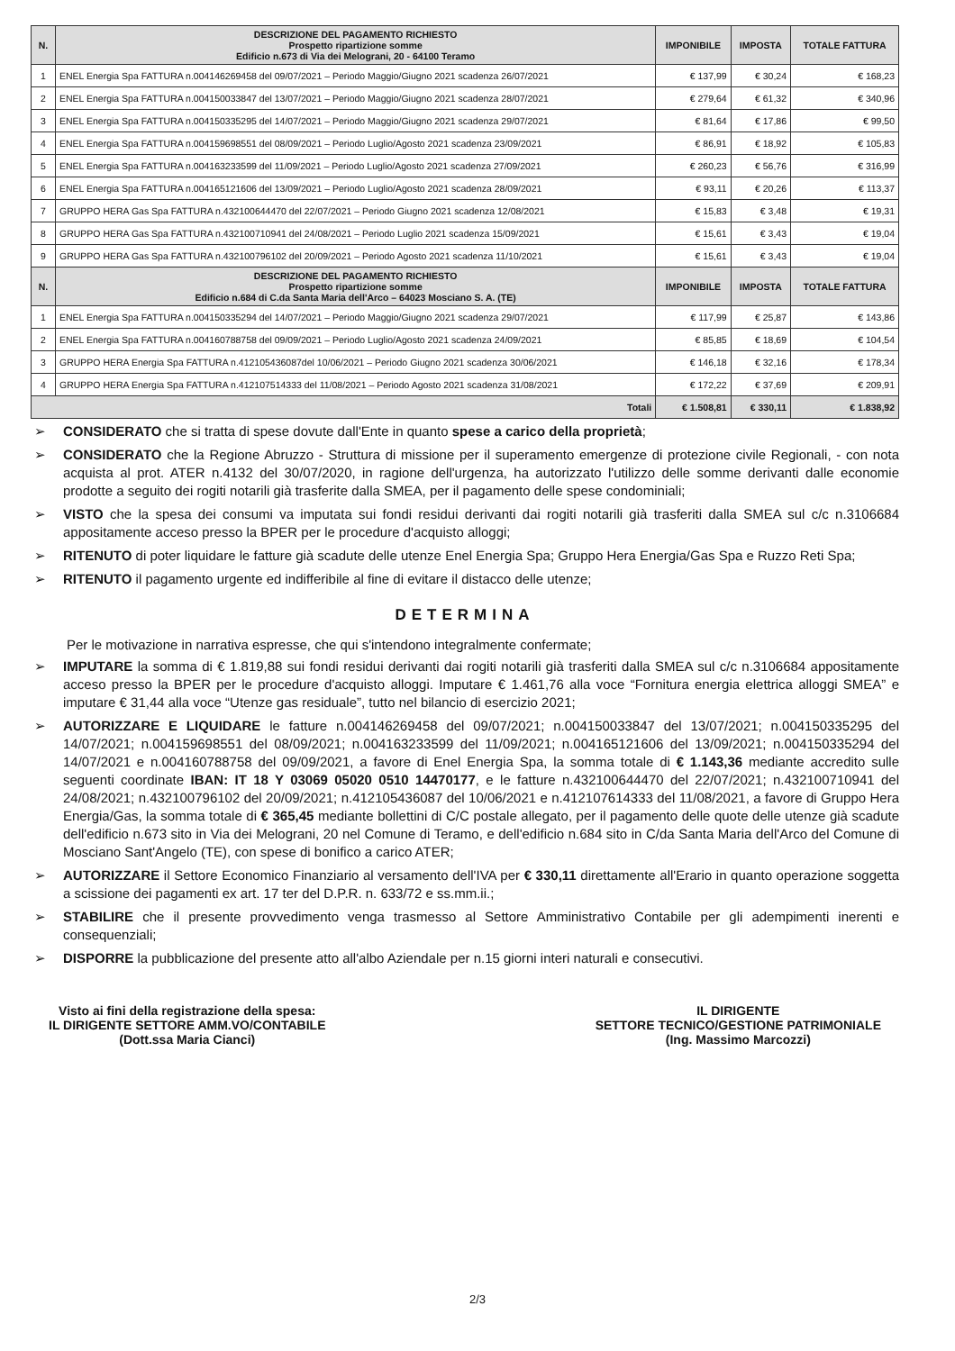| N. | DESCRIZIONE DEL PAGAMENTO RICHIESTO Prospetto ripartizione somme Edificio n.673 di Via dei Melograni, 20 - 64100 Teramo | IMPONIBILE | IMPOSTA | TOTALE FATTURA |
| --- | --- | --- | --- | --- |
| 1 | ENEL Energia Spa FATTURA n.004146269458 del 09/07/2021 – Periodo Maggio/Giugno 2021 scadenza 26/07/2021 | € 137,99 | € 30,24 | € 168,23 |
| 2 | ENEL Energia Spa FATTURA n.004150033847 del 13/07/2021 – Periodo Maggio/Giugno 2021 scadenza 28/07/2021 | € 279,64 | € 61,32 | € 340,96 |
| 3 | ENEL Energia Spa FATTURA n.004150335295 del 14/07/2021 – Periodo Maggio/Giugno 2021 scadenza 29/07/2021 | € 81,64 | € 17,86 | € 99,50 |
| 4 | ENEL Energia Spa FATTURA n.004159698551 del 08/09/2021 – Periodo Luglio/Agosto 2021 scadenza 23/09/2021 | € 86,91 | € 18,92 | € 105,83 |
| 5 | ENEL Energia Spa FATTURA n.004163233599 del 11/09/2021 – Periodo Luglio/Agosto 2021 scadenza 27/09/2021 | € 260,23 | € 56,76 | € 316,99 |
| 6 | ENEL Energia Spa FATTURA n.004165121606 del 13/09/2021 – Periodo Luglio/Agosto 2021 scadenza 28/09/2021 | € 93,11 | € 20,26 | € 113,37 |
| 7 | GRUPPO HERA Gas Spa FATTURA n.432100644470 del 22/07/2021 – Periodo Giugno 2021 scadenza 12/08/2021 | € 15,83 | € 3,48 | € 19,31 |
| 8 | GRUPPO HERA Gas Spa FATTURA n.432100710941 del 24/08/2021 – Periodo Luglio 2021 scadenza 15/09/2021 | € 15,61 | € 3,43 | € 19,04 |
| 9 | GRUPPO HERA Gas Spa FATTURA n.432100796102 del 20/09/2021 – Periodo Agosto 2021 scadenza 11/10/2021 | € 15,61 | € 3,43 | € 19,04 |
| N. | DESCRIZIONE DEL PAGAMENTO RICHIESTO Prospetto ripartizione somme Edificio n.684 di C.da Santa Maria dell'Arco – 64023 Mosciano S. A. (TE) | IMPONIBILE | IMPOSTA | TOTALE FATTURA |
| 1 | ENEL Energia Spa FATTURA n.004150335294 del 14/07/2021 – Periodo Maggio/Giugno 2021 scadenza 29/07/2021 | € 117,99 | € 25,87 | € 143,86 |
| 2 | ENEL Energia Spa FATTURA n.004160788758 del 09/09/2021 – Periodo Luglio/Agosto 2021 scadenza 24/09/2021 | € 85,85 | € 18,69 | € 104,54 |
| 3 | GRUPPO HERA Energia Spa FATTURA n.412105436087del 10/06/2021 – Periodo Giugno 2021 scadenza 30/06/2021 | € 146,18 | € 32,16 | € 178,34 |
| 4 | GRUPPO HERA Energia Spa FATTURA n.412107514333 del 11/08/2021 – Periodo Agosto 2021 scadenza 31/08/2021 | € 172,22 | € 37,69 | € 209,91 |
| Totali | | € 1.508,81 | € 330,11 | € 1.838,92 |
➢ CONSIDERATO che si tratta di spese dovute dall'Ente in quanto spese a carico della proprietà;
➢ CONSIDERATO che la Regione Abruzzo - Struttura di missione per il superamento emergenze di protezione civile Regionali, - con nota acquista al prot. ATER n.4132 del 30/07/2020, in ragione dell'urgenza, ha autorizzato l'utilizzo delle somme derivanti dalle economie prodotte a seguito dei rogiti notarili già trasferite dalla SMEA, per il pagamento delle spese condominiali;
➢ VISTO che la spesa dei consumi va imputata sui fondi residui derivanti dai rogiti notarili già trasferiti dalla SMEA sul c/c n.3106684 appositamente acceso presso la BPER per le procedure d'acquisto alloggi;
➢ RITENUTO di poter liquidare le fatture già scadute delle utenze Enel Energia Spa; Gruppo Hera Energia/Gas Spa e Ruzzo Reti Spa;
➢ RITENUTO il pagamento urgente ed indifferibile al fine di evitare il distacco delle utenze;
DETERMINA
Per le motivazione in narrativa espresse, che qui s'intendono integralmente confermate;
➢ IMPUTARE la somma di € 1.819,88 sui fondi residui derivanti dai rogiti notarili già trasferiti dalla SMEA sul c/c n.3106684 appositamente acceso presso la BPER per le procedure d'acquisto alloggi. Imputare € 1.461,76 alla voce “Fornitura energia elettrica alloggi SMEA” e imputare € 31,44 alla voce “Utenze gas residuale”, tutto nel bilancio di esercizio 2021;
➢ AUTORIZZARE E LIQUIDARE le fatture n.004146269458 del 09/07/2021; n.004150033847 del 13/07/2021; n.004150335295 del 14/07/2021; n.004159698551 del 08/09/2021; n.004163233599 del 11/09/2021; n.004165121606 del 13/09/2021; n.004150335294 del 14/07/2021 e n.004160788758 del 09/09/2021, a favore di Enel Energia Spa, la somma totale di € 1.143,36 mediante accredito sulle seguenti coordinate IBAN: IT 18 Y 03069 05020 0510 14470177, e le fatture n.432100644470 del 22/07/2021; n.432100710941 del 24/08/2021; n.432100796102 del 20/09/2021; n.412105436087 del 10/06/2021 e n.412107614333 del 11/08/2021, a favore di Gruppo Hera Energia/Gas, la somma totale di € 365,45 mediante bollettini di C/C postale allegato, per il pagamento delle quote delle utenze già scadute dell'edificio n.673 sito in Via dei Melograni, 20 nel Comune di Teramo, e dell'edificio n.684 sito in C/da Santa Maria dell'Arco del Comune di Mosciano Sant'Angelo (TE), con spese di bonifico a carico ATER;
➢ AUTORIZZARE il Settore Economico Finanziario al versamento dell'IVA per € 330,11 direttamente all'Erario in quanto operazione soggetta a scissione dei pagamenti ex art. 17 ter del D.P.R. n. 633/72 e ss.mm.ii.;
➢ STABILIRE che il presente provvedimento venga trasmesso al Settore Amministrativo Contabile per gli adempimenti inerenti e consequenziali;
➢ DISPORRE la pubblicazione del presente atto all'albo Aziendale per n.15 giorni interi naturali e consecutivi.
Visto ai fini della registrazione della spesa:
IL DIRIGENTE SETTORE AMM.VO/CONTABILE
(Dott.ssa Maria Cianci)
IL DIRIGENTE
SETTORE TECNICO/GESTIONE PATRIMONIALE
(Ing. Massimo Marcozzi)
2/3